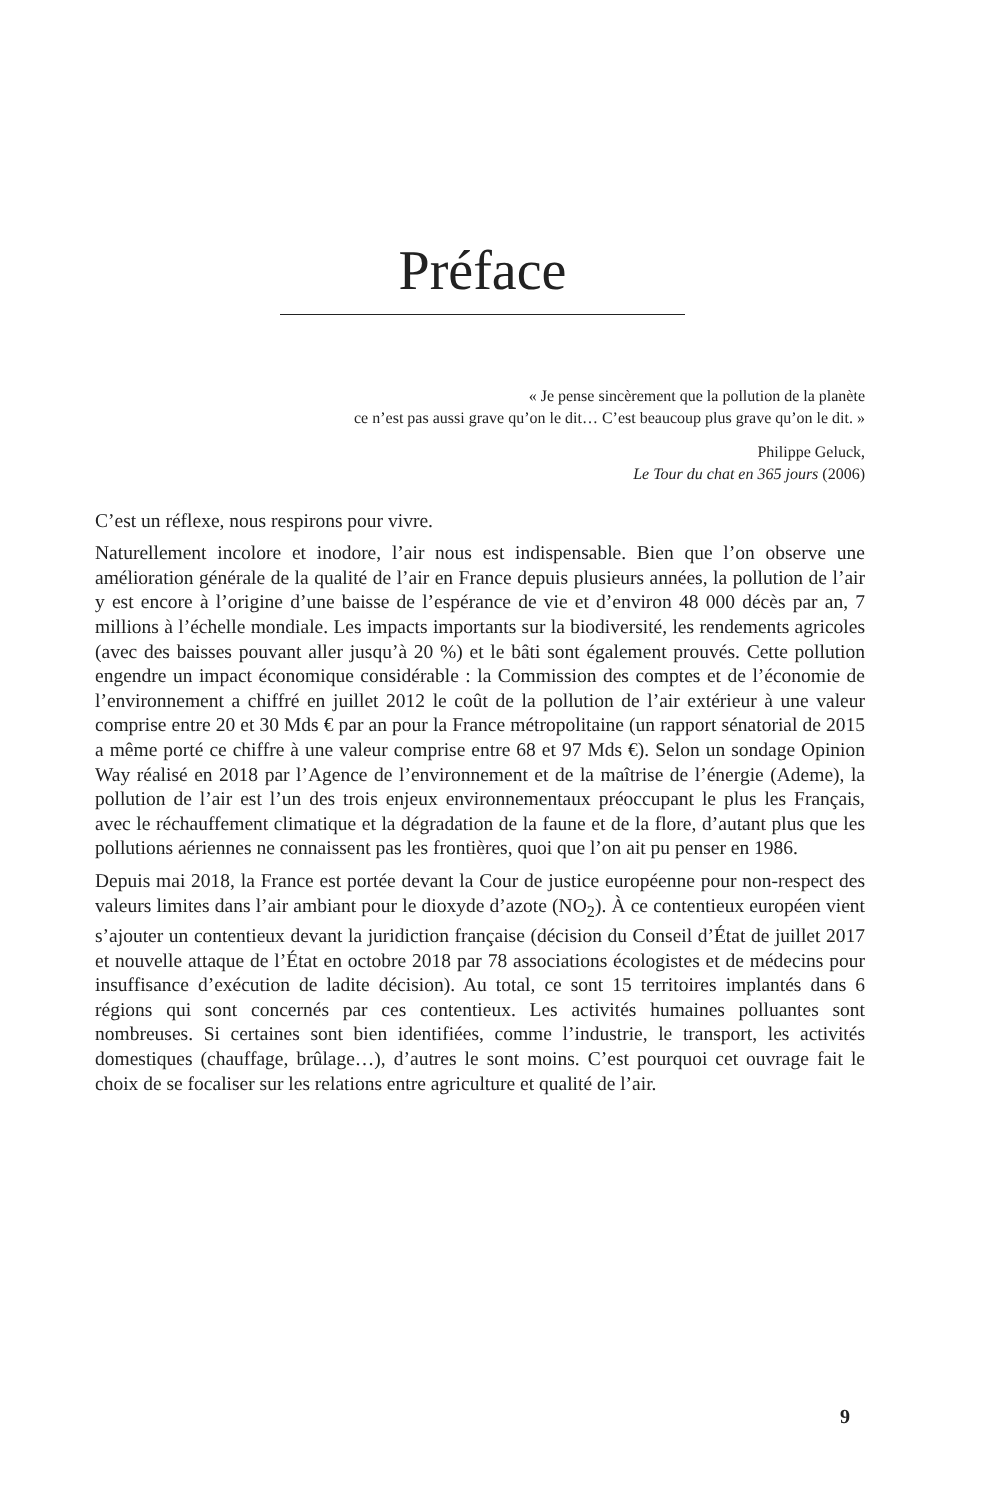Préface
« Je pense sincèrement que la pollution de la planète
ce n’est pas aussi grave qu’on le dit… C’est beaucoup plus grave qu’on le dit. »
Philippe Geluck,
Le Tour du chat en 365 jours (2006)
C’est un réflexe, nous respirons pour vivre.
Naturellement incolore et inodore, l’air nous est indispensable. Bien que l’on observe une amélioration générale de la qualité de l’air en France depuis plusieurs années, la pollution de l’air y est encore à l’origine d’une baisse de l’espérance de vie et d’environ 48 000 décès par an, 7 millions à l’échelle mondiale. Les impacts importants sur la biodiversité, les rendements agricoles (avec des baisses pouvant aller jusqu’à 20 %) et le bâti sont également prouvés. Cette pollution engendre un impact économique considérable : la Commission des comptes et de l’économie de l’environnement a chiffré en juillet 2012 le coût de la pollution de l’air extérieur à une valeur comprise entre 20 et 30 Mds € par an pour la France métropolitaine (un rapport sénatorial de 2015 a même porté ce chiffre à une valeur comprise entre 68 et 97 Mds €). Selon un sondage Opinion Way réalisé en 2018 par l’Agence de l’environnement et de la maîtrise de l’énergie (Ademe), la pollution de l’air est l’un des trois enjeux environnementaux préoccupant le plus les Français, avec le réchauffement climatique et la dégradation de la faune et de la flore, d’autant plus que les pollutions aériennes ne connaissent pas les frontières, quoi que l’on ait pu penser en 1986.
Depuis mai 2018, la France est portée devant la Cour de justice européenne pour non-respect des valeurs limites dans l’air ambiant pour le dioxyde d’azote (NO<sub>2</sub>). À ce contentieux européen vient s’ajouter un contentieux devant la juridiction française (décision du Conseil d’État de juillet 2017 et nouvelle attaque de l’État en octobre 2018 par 78 associations écologistes et de médecins pour insuffisance d’exécution de ladite décision). Au total, ce sont 15 territoires implantés dans 6 régions qui sont concernés par ces contentieux. Les activités humaines polluantes sont nombreuses. Si certaines sont bien identifiées, comme l’industrie, le transport, les activités domestiques (chauffage, brûlage…), d’autres le sont moins. C’est pourquoi cet ouvrage fait le choix de se focaliser sur les relations entre agriculture et qualité de l’air.
9